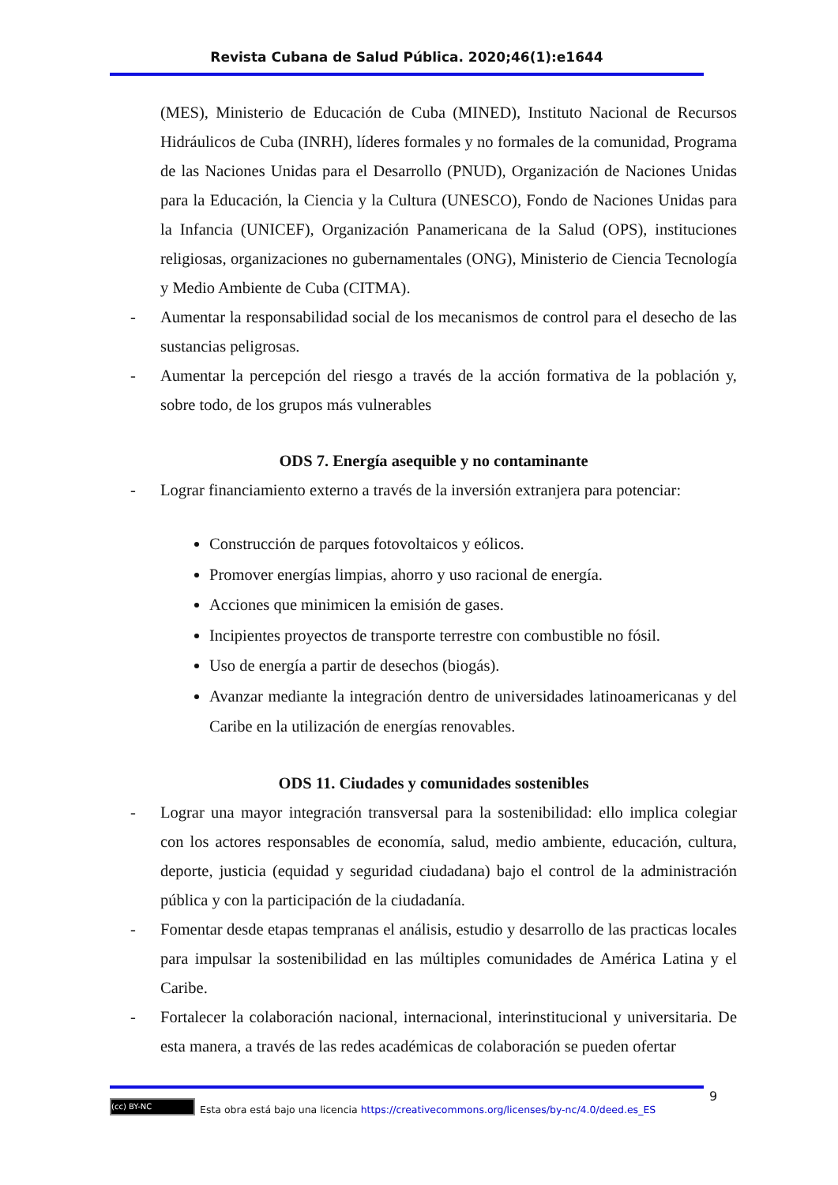Revista Cubana de Salud Pública. 2020;46(1):e1644
(MES), Ministerio de Educación de Cuba (MINED), Instituto Nacional de Recursos Hidráulicos de Cuba (INRH), líderes formales y no formales de la comunidad, Programa de las Naciones Unidas para el Desarrollo (PNUD), Organización de Naciones Unidas para la Educación, la Ciencia y la Cultura (UNESCO), Fondo de Naciones Unidas para la Infancia (UNICEF), Organización Panamericana de la Salud (OPS), instituciones religiosas, organizaciones no gubernamentales (ONG), Ministerio de Ciencia Tecnología y Medio Ambiente de Cuba (CITMA).
- Aumentar la responsabilidad social de los mecanismos de control para el desecho de las sustancias peligrosas.
- Aumentar la percepción del riesgo a través de la acción formativa de la población y, sobre todo, de los grupos más vulnerables
ODS 7. Energía asequible y no contaminante
- Lograr financiamiento externo a través de la inversión extranjera para potenciar:
Construcción de parques fotovoltaicos y eólicos.
Promover energías limpias, ahorro y uso racional de energía.
Acciones que minimicen la emisión de gases.
Incipientes proyectos de transporte terrestre con combustible no fósil.
Uso de energía a partir de desechos (biogás).
Avanzar mediante la integración dentro de universidades latinoamericanas y del Caribe en la utilización de energías renovables.
ODS 11. Ciudades y comunidades sostenibles
- Lograr una mayor integración transversal para la sostenibilidad: ello implica colegiar con los actores responsables de economía, salud, medio ambiente, educación, cultura, deporte, justicia (equidad y seguridad ciudadana) bajo el control de la administración pública y con la participación de la ciudadanía.
- Fomentar desde etapas tempranas el análisis, estudio y desarrollo de las practicas locales para impulsar la sostenibilidad en las múltiples comunidades de América Latina y el Caribe.
- Fortalecer la colaboración nacional, internacional, interinstitucional y universitaria. De esta manera, a través de las redes académicas de colaboración se pueden ofertar
9
(cc) BY-NC Esta obra está bajo una licencia https://creativecommons.org/licenses/by-nc/4.0/deed.es_ES